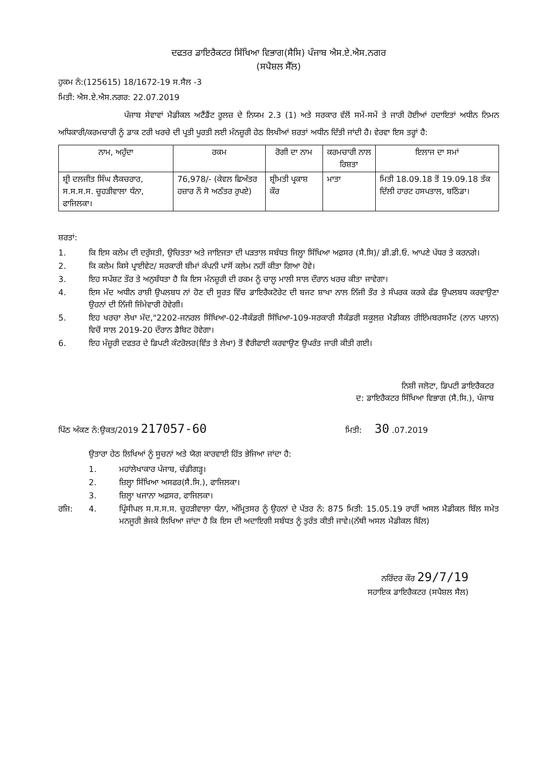ਦਫਤਰ ਡਾਇਰੈਕਟਰ ਸਿੱਖਿਆ ਵਿਭਾਗ(ਸੈਸਿ) ਪੰਜਾਬ ਐਸ.ਏ.ਐਸ.ਨਗਰ
(ਸਪੈਸ਼ਲ ਸੈੱਲ)
ਹੁਕਮ ਨੰ:(125615) 18/1672-19 ਸ.ਸੈਲ -3
ਮਿਤੀ: ਐਸ.ਏ.ਐਸ.ਨਗਰ: 22.07.2019
ਪੰਜਾਬ ਸੇਵਾਵਾਂ ਮੈਡੀਕਲ ਅਟੈਂਡੈਂਟ ਰੂਲਜ਼ ਦੇ ਨਿਯਮ 2.3 (1) ਅਤੇ ਸਰਕਾਰ ਵੱਲੋਂ ਸਮੇਂ-ਸਮੇਂ ਤੇ ਜਾਰੀ ਹੋਈਆਂ ਹਦਾਇਤਾਂ ਅਧੀਨ ਨਿਮਨ ਅਧਿਕਾਰੀ/ਕਰਮਚਾਰੀ ਨੂੰ ਡਾਕ ਟਰੀ ਖਰਚੇ ਦੀ ਪ੍ਰਤੀ ਪੂਰਤੀ ਲਈ ਮੰਨਜ਼ੂਰੀ ਹੇਠ ਲਿਖੀਆਂ ਸ਼ਰਤਾਂ ਅਧੀਨ ਦਿੱਤੀ ਜਾਂਦੀ ਹੈ। ਵੇਰਵਾ ਇਸ ਤਰ੍ਹਾਂ ਹੈ:
| ਨਾਮ, ਅਹੁੱਦਾ | ਰਕਮ | ਰੋਗੀ ਦਾ ਨਾਮ | ਕਰਮਚਾਰੀ ਨਾਲ ਰਿਸ਼ਤਾ | ਇਲਾਜ ਦਾ ਸਮਾਂ |
| --- | --- | --- | --- | --- |
| ਸ਼੍ਰੀ ਦਲਜੀਤ ਸਿੰਘ ਲੈਕਚਰਾਰ, ਸ.ਸ.ਸ.ਸ. ਚੂਹੜੀਵਾਲਾ ਧੰਨਾ, ਫਾਜਿਲਕਾ। | 76,978/- (ਕੇਵਲ ਛਿਅੱਤਰ ਹਜ਼ਾਰ ਨੌ ਸੋ ਅਠੱਤਰ ਰੁਪਏ) | ਸ਼੍ਰੀਮਤੀ ਪ੍ਰਕਾਸ਼ ਕੌਰ | ਮਾਤਾ | ਮਿਤੀ 18.09.18 ਤੋਂ 19.09.18 ਤੱਕ ਦਿੱਲੀ ਹਾਰਟ ਹਸਪਤਾਲ, ਬਠਿੰਡਾ। |
ਸ਼ਰਤਾਂ:
1. ਕਿ ਇਸ ਕਲੇਮ ਦੀ ਦਰੁੱਸਤੀ, ਉਚਿਤਤਾ ਅਤੇ ਜਾਇਜਤਾ ਦੀ ਪੜਤਾਲ ਸਬੰਧਤ ਜਿਲ੍ਹਾ ਸਿੱਖਿਆ ਅਫ਼ਸਰ (ਸੈ.ਸਿ)/ ਡੀ.ਡੀ.ਓ. ਆਪਣੇ ਪੱਧਰ ਤੇ ਕਰਨਗੇ।
2. ਕਿ ਕਲੇਮ ਕਿਸੇ ਪ੍ਰਾਈਵੇਟ/ ਸਰਕਾਰੀ ਬੀਮਾਂ ਕੰਪਨੀ ਪਾਸੋਂ ਕਲੇਮ ਨਹੀਂ ਕੀਤਾ ਗਿਆ ਹੋਵੇ।
3. ਇਹ ਸਪੱਸ਼ਟ ਤੌਰ ਤੇ ਅਨੁਬੱਧਤਾ ਹੈ ਕਿ ਇਸ ਮੰਨਜ਼ੂਰੀ ਦੀ ਰਕਮ ਨੂੰ ਚਾਲੂ ਮਾਲੀ ਸਾਲ ਦੌਰਾਨ ਖਰਚ ਕੀਤਾ ਜਾਵੇਗਾ।
4. ਇਸ ਮੱਦ ਅਧੀਨ ਰਾਸ਼ੀ ਉਪਲਬਧ ਨਾਂ ਹੋਣ ਦੀ ਸੂਰਤ ਵਿੱਚ ਡਾਇਰੈਕਟੋਰੇਟ ਦੀ ਬਜਟ ਸ਼ਾਖਾ ਨਾਲ ਨਿੱਜੀ ਤੌਰ ਤੇ ਸੰਪਰਕ ਕਰਕੇ ਫੰਡ ਉਪਲਬਧ ਕਰਵਾਉਣਾ ਉਹਨਾਂ ਦੀ ਨਿੱਜੀ ਜਿੰਮੇਵਾਰੀ ਹੋਵੇਗੀ।
5. ਇਹ ਖਰਚਾ ਲੇਖਾ ਮੱਦ,"2202-ਜਨਰਲ ਸਿੱਖਿਆ-02-ਸੈਕੰਡਰੀ ਸਿੱਖਿਆ-109-ਸਰਕਾਰੀ ਸੈਕੰਡਰੀ ਸਕੂਲਜ਼ ਮੈਡੀਕਲ ਰੀਇੰਮਬਰਸਮੈਂਟ (ਨਾਨ ਪਲਾਨ) ਵਿਚੋਂ ਸਾਲ 2019-20 ਦੌਰਾਨ ਡੈਬਿਟ ਹੋਵੇਗਾ।
6. ਇਹ ਮੰਜ਼ੂਰੀ ਦਫਤਰ ਦੇ ਡਿਪਟੀ ਕੰਟਰੋਲਰ(ਵਿੱਤ ਤੇ ਲੇਖਾ) ਤੋਂ ਵੈਰੀਫਾਈ ਕਰਵਾਉਣ ਉਪਰੰਤ ਜਾਰੀ ਕੀਤੀ ਗਈ।
ਨਿਸ਼ੀ ਜਲੋਟਾ, ਡਿਪਟੀ ਡਾਇਰੈਕਟਰ
ਦ: ਡਾਇਰੈਕਟਰ ਸਿੱਖਿਆ ਵਿਭਾਗ (ਸੈ.ਸਿ.), ਪੰਜਾਬ
ਪਿੱਠ ਅੰਕਣ ਨੰ:ਉਕਤ/2019 217057-60 ਮਿਤੀ: 30 .07.2019
ਉਤਾਰਾ ਹੇਠ ਲਿਖਿਆਂ ਨੂੰ ਸੂਚਨਾਂ ਅਤੇ ਯੋਗ ਕਾਰਵਾਈ ਹਿੱਤ ਭੇਜਿਆ ਜਾਂਦਾ ਹੈ:
1. ਮਹਾਂਲੇਖਾਕਾਰ ਪੰਜਾਬ, ਚੰਡੀਗੜ੍ਹ।
2. ਜ਼ਿਲ੍ਹਾ ਸਿੱਖਿਆ ਅਸਫਰ(ਸੈ.ਸਿ.), ਫਾਜਿਲਕਾ।
3. ਜ਼ਿਲ੍ਹਾ ਖਜਾਨਾ ਅਫ਼ਸਰ, ਫਾਜਿਲਕਾ।
ਰਜਿ: 4. ਪ੍ਰਿੰਸੀਪਲ ਸ.ਸ.ਸ.ਸ. ਚੂਹੜੀਵਾਲਾ ਧੰਨਾ, ਅੰਮ੍ਰਿਤਸਰ ਨੂੰ ਉਹਨਾਂ ਦੇ ਪੱਤਰ ਨੰ: 875 ਮਿਤੀ: 15.05.19 ਰਾਹੀਂ ਅਸਲ ਮੈਡੀਕਲ ਬਿੱਲ ਸਮੇਤ ਮਨਜੂਰੀ ਭੇਜਕੇ ਲਿਖਿਆ ਜਾਂਦਾ ਹੈ ਕਿ ਇਸ ਦੀ ਅਦਾਇਗੀ ਸਬੰਧਤ ਨੂੰ ਤੁਰੰਤ ਕੀਤੀ ਜਾਵੇ।(ਨੱਥੀ ਅਸਲ ਮੈਡੀਕਲ ਬਿੱਲ)
ਨਰਿੰਦਰ ਕੌਰ 29/7/19
ਸਹਾਇਕ ਡਾਇਰੈਕਟਰ (ਸਪੈਸ਼ਲ ਸੈਲ)